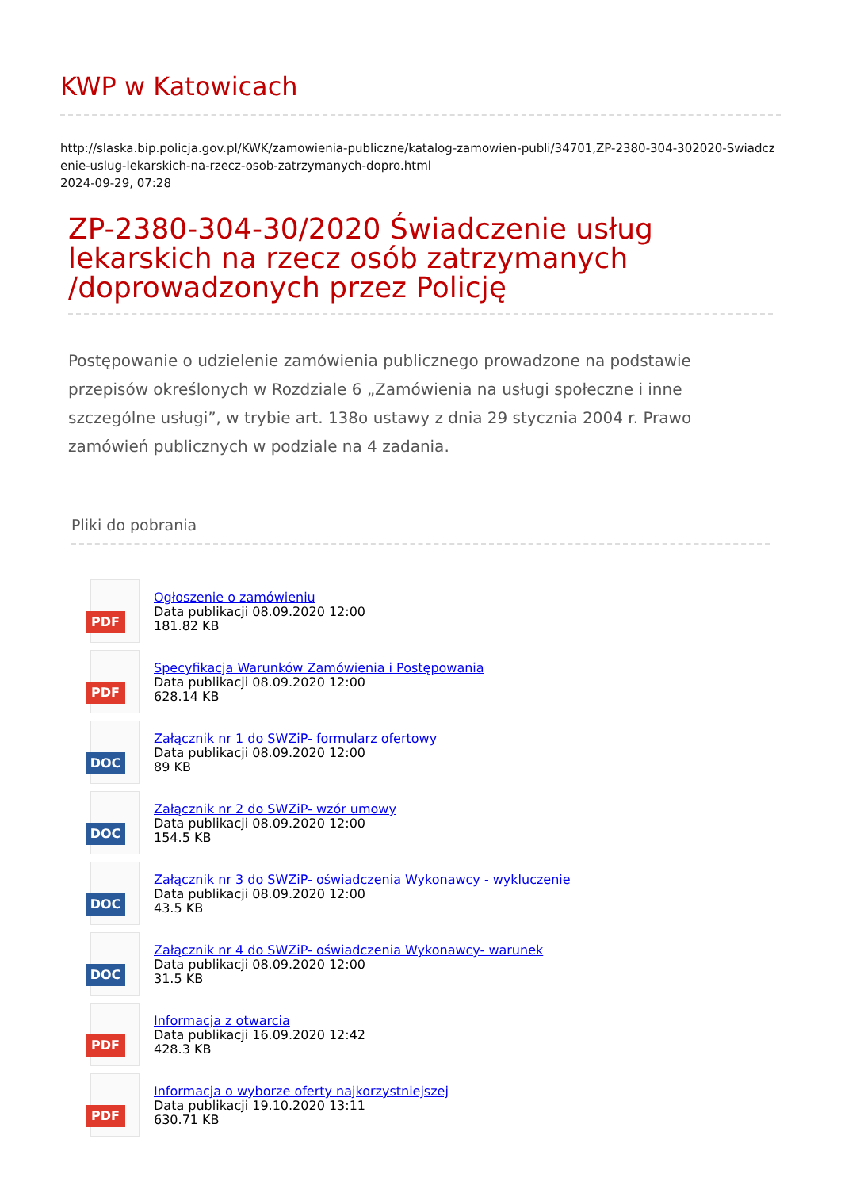KWP w Katowicach
http://slaska.bip.policja.gov.pl/KWK/zamowienia-publiczne/katalog-zamowien-publi/34701,ZP-2380-304-302020-Swiadczenie-uslug-lekarskich-na-rzecz-osob-zatrzymanych-dopro.html
2024-09-29, 07:28
ZP-2380-304-30/2020 Świadczenie usług lekarskich na rzecz osób zatrzymanych /doprowadzonych przez Policję
Postępowanie o udzielenie zamówienia publicznego prowadzone na podstawie przepisów określonych w Rozdziale 6 „Zamówienia na usługi społeczne i inne szczególne usługi”, w trybie art. 138o ustawy z dnia 29 stycznia 2004 r. Prawo zamówień publicznych w podziale na 4 zadania.
Pliki do pobrania
PDF
Ogłoszenie o zamówieniu
Data publikacji 08.09.2020 12:00
181.82 KB
PDF
Specyfikacja Warunków Zamówienia i Postępowania
Data publikacji 08.09.2020 12:00
628.14 KB
DOC
Załącznik nr 1 do SWZiP- formularz ofertowy
Data publikacji 08.09.2020 12:00
89 KB
DOC
Załącznik nr 2 do SWZiP- wzór umowy
Data publikacji 08.09.2020 12:00
154.5 KB
DOC
Załącznik nr 3 do SWZiP- oświadczenia Wykonawcy - wykluczenie
Data publikacji 08.09.2020 12:00
43.5 KB
DOC
Załącznik nr 4 do SWZiP- oświadczenia Wykonawcy- warunek
Data publikacji 08.09.2020 12:00
31.5 KB
PDF
Informacja z otwarcia
Data publikacji 16.09.2020 12:42
428.3 KB
PDF
Informacja o wyborze oferty najkorzystniejszej
Data publikacji 19.10.2020 13:11
630.71 KB